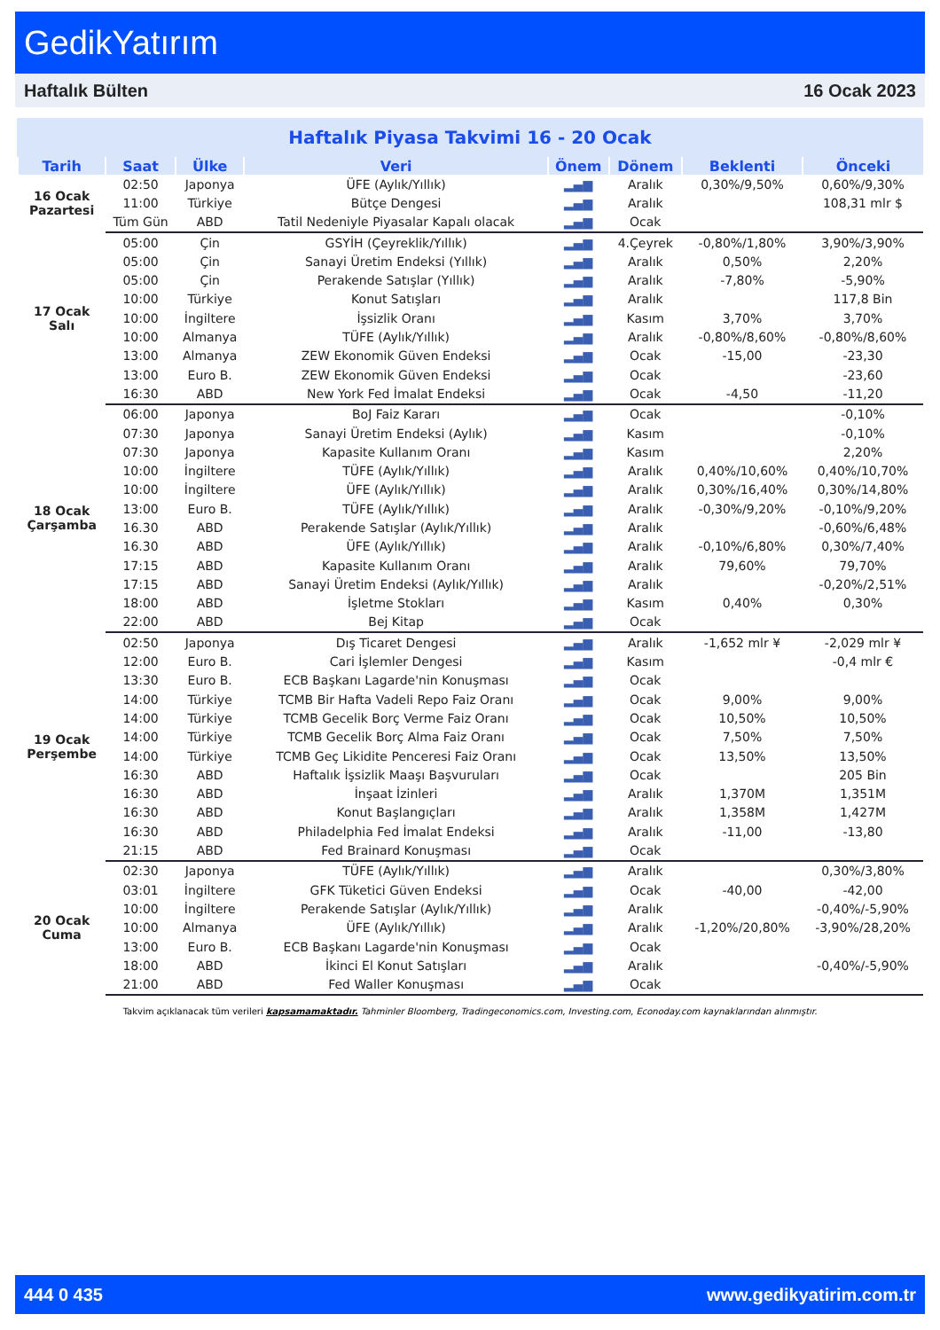GedikYatırım
Haftalık Bülten 16 Ocak 2023
Haftalık Piyasa Takvimi 16 - 20 Ocak
| Tarih | Saat | Ülke | Veri | Önem | Dönem | Beklenti | Önceki |
| --- | --- | --- | --- | --- | --- | --- | --- |
| 16 Ocak Pazartesi | 02:50 | Japonya | ÜFE (Aylık/Yıllık) | ▂▄▆ | Aralık | 0,30%/9,50% | 0,60%/9,30% |
| | 11:00 | Türkiye | Bütçe Dengesi | ▂▄▆ | Aralık | | 108,31 mlr $ |
| | Tüm Gün | ABD | Tatil Nedeniyle Piyasalar Kapalı olacak | ▂▄▆ | Ocak | | |
| 17 Ocak Salı | 05:00 | Çin | GSYİH (Çeyreklik/Yıllık) | ▂▄▆ | 4.Çeyrek | -0,80%/1,80% | 3,90%/3,90% |
| | 05:00 | Çin | Sanayi Üretim Endeksi (Yıllık) | ▂▄▆ | Aralık | 0,50% | 2,20% |
| | 05:00 | Çin | Perakende Satışlar (Yıllık) | ▂▄▆ | Aralık | -7,80% | -5,90% |
| | 10:00 | Türkiye | Konut Satışları | ▂▄▆ | Aralık | | 117,8 Bin |
| | 10:00 | İngiltere | İşsizlik Oranı | ▂▄▆ | Kasım | 3,70% | 3,70% |
| | 10:00 | Almanya | TÜFE (Aylık/Yıllık) | ▂▄▆ | Aralık | -0,80%/8,60% | -0,80%/8,60% |
| | 13:00 | Almanya | ZEW Ekonomik Güven Endeksi | ▂▄▆ | Ocak | -15,00 | -23,30 |
| | 13:00 | Euro B. | ZEW Ekonomik Güven Endeksi | ▂▄▆ | Ocak | | -23,60 |
| | 16:30 | ABD | New York Fed İmalat Endeksi | ▂▄▆ | Ocak | -4,50 | -11,20 |
| 18 Ocak Çarşamba | 06:00 | Japonya | BoJ Faiz Kararı | ▂▄▆ | Ocak | | -0,10% |
| | 07:30 | Japonya | Sanayi Üretim Endeksi (Aylık) | ▂▄▆ | Kasım | | -0,10% |
| | 07:30 | Japonya | Kapasite Kullanım Oranı | ▂▄▆ | Kasım | | 2,20% |
| | 10:00 | İngiltere | TÜFE (Aylık/Yıllık) | ▂▄▆ | Aralık | 0,40%/10,60% | 0,40%/10,70% |
| | 10:00 | İngiltere | ÜFE (Aylık/Yıllık) | ▂▄▆ | Aralık | 0,30%/16,40% | 0,30%/14,80% |
| | 13:00 | Euro B. | TÜFE (Aylık/Yıllık) | ▂▄▆ | Aralık | -0,30%/9,20% | -0,10%/9,20% |
| | 16.30 | ABD | Perakende Satışlar (Aylık/Yıllık) | ▂▄▆ | Aralık | | -0,60%/6,48% |
| | 16.30 | ABD | ÜFE (Aylık/Yıllık) | ▂▄▆ | Aralık | -0,10%/6,80% | 0,30%/7,40% |
| | 17:15 | ABD | Kapasite Kullanım Oranı | ▂▄▆ | Aralık | 79,60% | 79,70% |
| | 17:15 | ABD | Sanayi Üretim Endeksi (Aylık/Yıllık) | ▂▄▆ | Aralık | | -0,20%/2,51% |
| | 18:00 | ABD | İşletme Stokları | ▂▄▆ | Kasım | 0,40% | 0,30% |
| | 22:00 | ABD | Bej Kitap | ▂▄▆ | Ocak | | |
| 19 Ocak Perşembe | 02:50 | Japonya | Dış Ticaret Dengesi | ▂▄▆ | Aralık | -1,652 mlr ¥ | -2,029 mlr ¥ |
| | 12:00 | Euro B. | Cari İşlemler Dengesi | ▂▄▆ | Kasım | | -0,4 mlr € |
| | 13:30 | Euro B. | ECB Başkanı Lagarde'nin Konuşması | ▂▄▆ | Ocak | | |
| | 14:00 | Türkiye | TCMB Bir Hafta Vadeli Repo Faiz Oranı | ▂▄▆ | Ocak | 9,00% | 9,00% |
| | 14:00 | Türkiye | TCMB Gecelik Borç Verme Faiz Oranı | ▂▄▆ | Ocak | 10,50% | 10,50% |
| | 14:00 | Türkiye | TCMB Gecelik Borç Alma Faiz Oranı | ▂▄▆ | Ocak | 7,50% | 7,50% |
| | 14:00 | Türkiye | TCMB Geç Likidite Penceresi Faiz Oranı | ▂▄▆ | Ocak | 13,50% | 13,50% |
| | 16:30 | ABD | Haftalık İşsizlik Maaşı Başvuruları | ▂▄▆ | Ocak | | 205 Bin |
| | 16:30 | ABD | İnşaat İzinleri | ▂▄▆ | Aralık | 1,370M | 1,351M |
| | 16:30 | ABD | Konut Başlangıçları | ▂▄▆ | Aralık | 1,358M | 1,427M |
| | 16:30 | ABD | Philadelphia Fed İmalat Endeksi | ▂▄▆ | Aralık | -11,00 | -13,80 |
| | 21:15 | ABD | Fed Brainard Konuşması | ▂▄▆ | Ocak | | |
| 20 Ocak Cuma | 02:30 | Japonya | TÜFE (Aylık/Yıllık) | ▂▄▆ | Aralık | | 0,30%/3,80% |
| | 03:01 | İngiltere | GFK Tüketici Güven Endeksi | ▂▄▆ | Ocak | -40,00 | -42,00 |
| | 10:00 | İngiltere | Perakende Satışlar (Aylık/Yıllık) | ▂▄▆ | Aralık | | -0,40%/-5,90% |
| | 10:00 | Almanya | ÜFE (Aylık/Yıllık) | ▂▄▆ | Aralık | -1,20%/20,80% | -3,90%/28,20% |
| | 13:00 | Euro B. | ECB Başkanı Lagarde'nin Konuşması | ▂▄▆ | Ocak | | |
| | 18:00 | ABD | İkinci El Konut Satışları | ▂▄▆ | Aralık | | -0,40%/-5,90% |
| | 21:00 | ABD | Fed Waller Konuşması | ▂▄▆ | Ocak | | |
Takvim açıklanacak tüm verileri kapsamamaktadır. Tahminler Bloomberg, Tradingeconomics.com, Investing.com, Econoday.com kaynaklarından alınmıştır.
444 0 435 www.gedikyatirim.com.tr